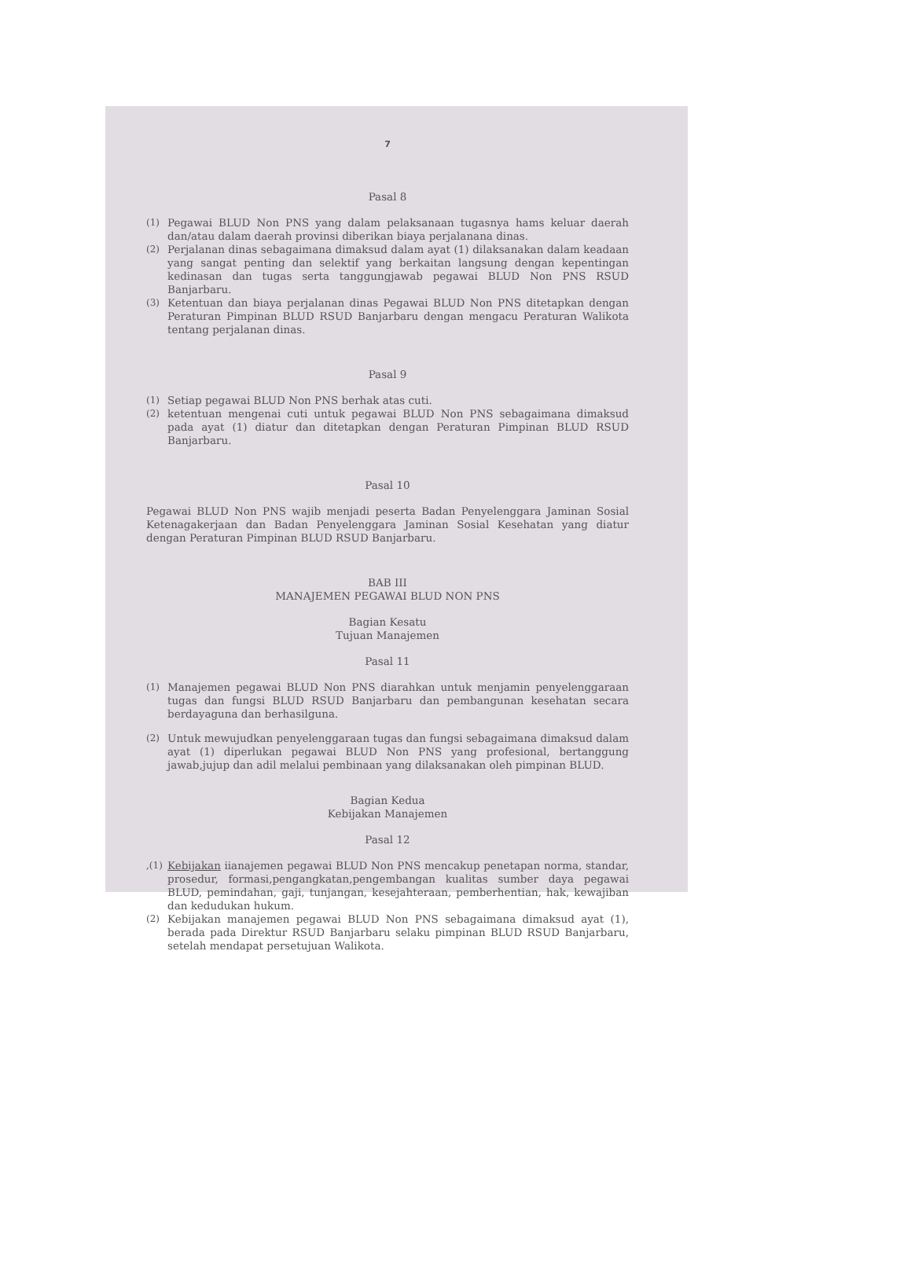7
Pasal 8
(1) Pegawai BLUD Non PNS yang dalam pelaksanaan tugasnya hams keluar daerah dan/atau dalam daerah provinsi diberikan biaya perjalanana dinas.
(2) Perjalanan dinas sebagaimana dimaksud dalam ayat (1) dilaksanakan dalam keadaan yang sangat penting dan selektif yang berkaitan langsung dengan kepentingan kedinasan dan tugas serta tanggungjawab pegawai BLUD Non PNS RSUD Banjarbaru.
(3) Ketentuan dan biaya perjalanan dinas Pegawai BLUD Non PNS ditetapkan dengan Peraturan Pimpinan BLUD RSUD Banjarbaru dengan mengacu Peraturan Walikota tentang perjalanan dinas.
Pasal 9
(1) Setiap pegawai BLUD Non PNS berhak atas cuti.
(2) ketentuan mengenai cuti untuk pegawai BLUD Non PNS sebagaimana dimaksud pada ayat (1) diatur dan ditetapkan dengan Peraturan Pimpinan BLUD RSUD Banjarbaru.
Pasal 10
Pegawai BLUD Non PNS wajib menjadi peserta Badan Penyelenggara Jaminan Sosial Ketenagakerjaan dan Badan Penyelenggara Jaminan Sosial Kesehatan yang diatur dengan Peraturan Pimpinan BLUD RSUD Banjarbaru.
BAB III
MANAJEMEN PEGAWAI BLUD NON PNS
Bagian Kesatu
Tujuan Manajemen
Pasal 11
(1) Manajemen pegawai BLUD Non PNS diarahkan untuk menjamin penyelenggaraan tugas dan fungsi BLUD RSUD Banjarbaru dan pembangunan kesehatan secara berdayaguna dan berhasilguna.
(2) Untuk mewujudkan penyelenggaraan tugas dan fungsi sebagaimana dimaksud dalam ayat (1) diperlukan pegawai BLUD Non PNS yang profesional, bertanggung jawab,jujup dan adil melalui pembinaan yang dilaksanakan oleh pimpinan BLUD.
Bagian Kedua
Kebijakan Manajemen
Pasal 12
,(1) Kebijakan iianajemen pegawai BLUD Non PNS mencakup penetapan norma, standar, prosedur, formasi,pengangkatan,pengembangan kualitas sumber daya pegawai BLUD, pemindahan, gaji, tunjangan, kesejahteraan, pemberhentian, hak, kewajiban dan kedudukan hukum.
(2) Kebijakan manajemen pegawai BLUD Non PNS sebagaimana dimaksud ayat (1), berada pada Direktur RSUD Banjarbaru selaku pimpinan BLUD RSUD Banjarbaru, setelah mendapat persetujuan Walikota.